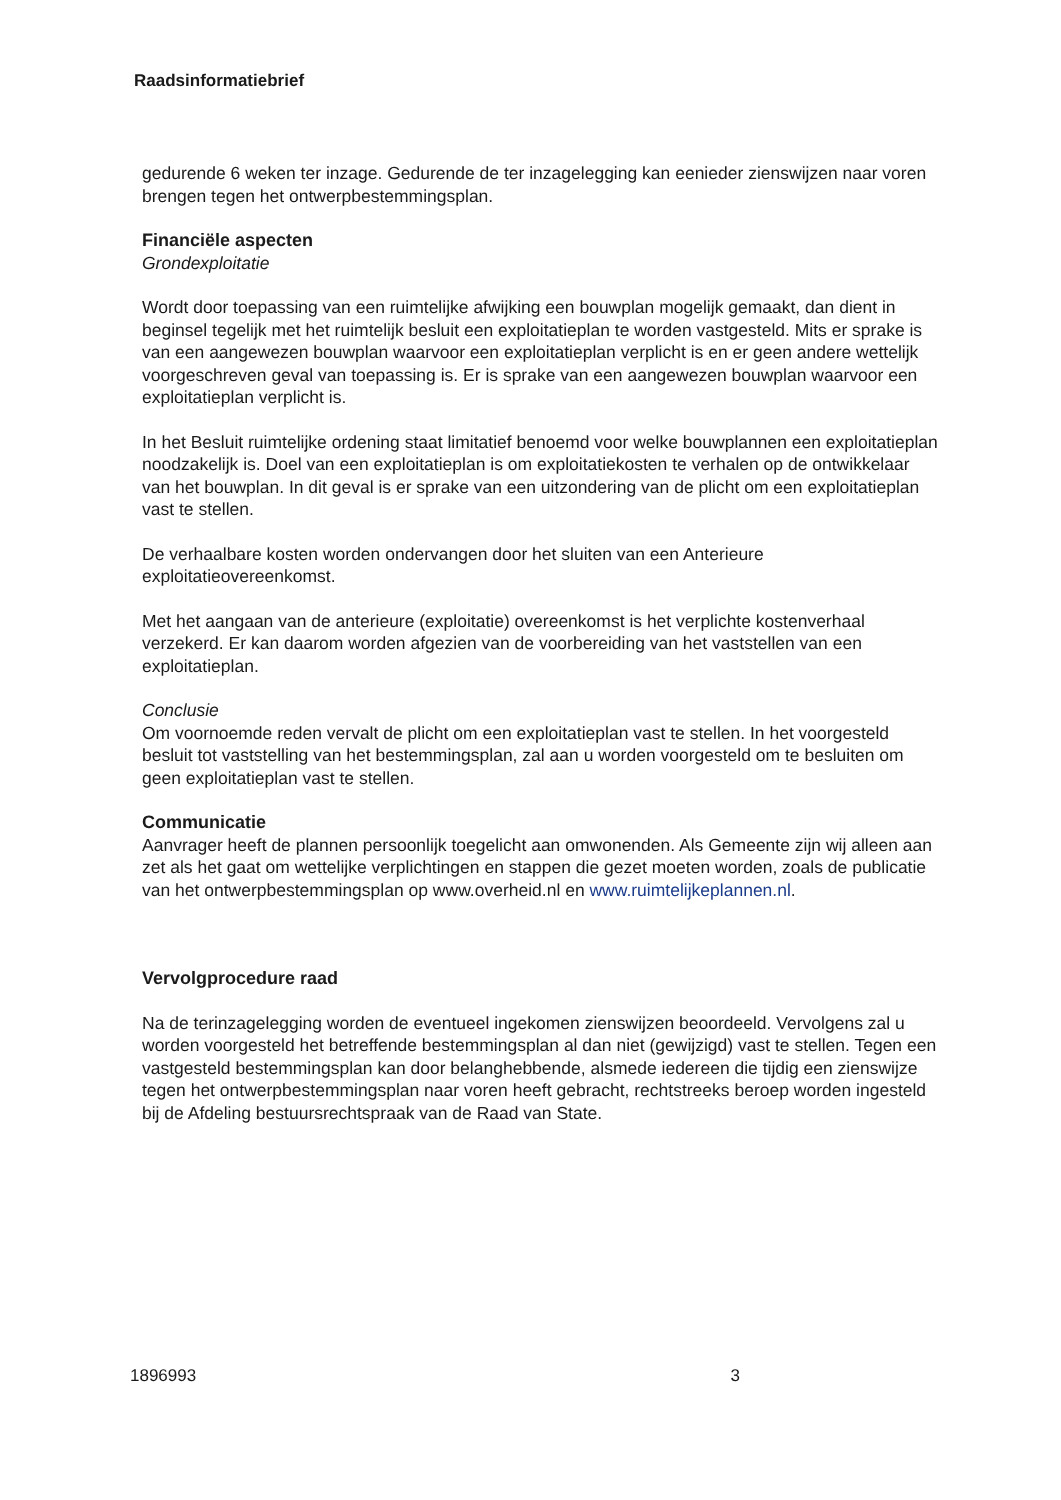Raadsinformatiebrief
gedurende 6 weken ter inzage. Gedurende de ter inzagelegging kan eenieder zienswijzen naar voren brengen tegen het ontwerpbestemmingsplan.
Financiële aspecten
Grondexploitatie
Wordt door toepassing van een ruimtelijke afwijking een bouwplan mogelijk gemaakt, dan dient in beginsel tegelijk met het ruimtelijk besluit een exploitatieplan te worden vastgesteld. Mits er sprake is van een aangewezen bouwplan waarvoor een exploitatieplan verplicht is en er geen andere wettelijk voorgeschreven geval van toepassing is. Er is sprake van een aangewezen bouwplan waarvoor een exploitatieplan verplicht is.
In het Besluit ruimtelijke ordening staat limitatief benoemd voor welke bouwplannen een exploitatieplan noodzakelijk is. Doel van een exploitatieplan is om exploitatiekosten te verhalen op de ontwikkelaar van het bouwplan. In dit geval is er sprake van een uitzondering van de plicht om een exploitatieplan vast te stellen.
De verhaalbare kosten worden ondervangen door het sluiten van een Anterieure exploitatieovereenkomst.
Met het aangaan van de anterieure (exploitatie) overeenkomst is het verplichte kostenverhaal verzekerd. Er kan daarom worden afgezien van de voorbereiding van het vaststellen van een exploitatieplan.
Conclusie
Om voornoemde reden vervalt de plicht om een exploitatieplan vast te stellen. In het voorgesteld besluit tot vaststelling van het bestemmingsplan, zal aan u worden voorgesteld om te besluiten om geen exploitatieplan vast te stellen.
Communicatie
Aanvrager heeft de plannen persoonlijk toegelicht aan omwonenden. Als Gemeente zijn wij alleen aan zet als het gaat om wettelijke verplichtingen en stappen die gezet moeten worden, zoals de publicatie van het ontwerpbestemmingsplan op www.overheid.nl en www.ruimtelijkeplannen.nl.
Vervolgprocedure raad
Na de terinzagelegging worden de eventueel ingekomen zienswijzen beoordeeld. Vervolgens zal u worden voorgesteld het betreffende bestemmingsplan al dan niet (gewijzigd) vast te stellen. Tegen een vastgesteld bestemmingsplan kan door belanghebbende, alsmede iedereen die tijdig een zienswijze tegen het ontwerpbestemmingsplan naar voren heeft gebracht, rechtstreeks beroep worden ingesteld bij de Afdeling bestuursrechtspraak van de Raad van State.
1896993 3